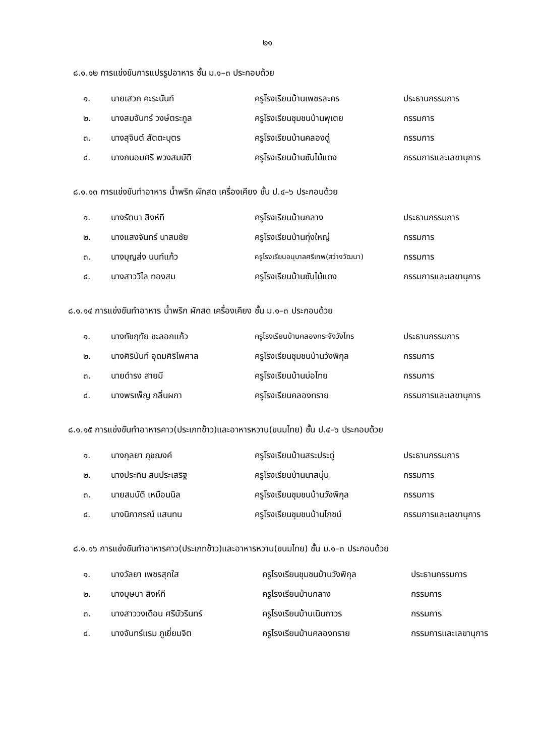๒๑
๘.๑.๑๒ การแข่งขันการแปรรูปอาหาร ชั้น ม.๑–๓ ประกอบด้วย
| ๑. | นายเสวก คะระนันท์ | ครูโรงเรียนบ้านเพชรละคร | ประธานกรรมการ |
| ๒. | นางสมจันทร์ วงษ์ตระกูล | ครูโรงเรียนชุมชนบ้านพุเตย | กรรมการ |
| ๓. | นางสุจินต์ สัตตะบุตร | ครูโรงเรียนบ้านคลองดู่ | กรรมการ |
| ๔. | นางถนอมศรี พวงสมบัติ | ครูโรงเรียนบ้านซับไม้แดง | กรรมการและเลขานุการ |
๘.๑.๑๓ การแข่งขันทำอาหาร น้ำพริก ผักสด เครื่องเคียง ชั้น ป.๔–๖ ประกอบด้วย
| ๑. | นางรัตนา สิงห์ที | ครูโรงเรียนบ้านกลาง | ประธานกรรมการ |
| ๒. | นางแสงจันทร์ นาสมชัย | ครูโรงเรียนบ้านทุ่งใหญ่ | กรรมการ |
| ๓. | นางบุญส่ง นนท์แก้ว | ครูโรงเรียนอนุบาลศรีเทพ(สว่างวัฒนา) | กรรมการ |
| ๔. | นางสาววิไล ทองสม | ครูโรงเรียนบ้านซับไม้แดง | กรรมการและเลขานุการ |
๘.๑.๑๔ การแข่งขันทำอาหาร น้ำพริก ผักสด เครื่องเคียง ชั้น ม.๑–๓ ประกอบด้วย
| ๑. | นางทัชฤทัย ชะลอกแก้ว | ครูโรงเรียนบ้านคลองกระจังวังไทร | ประธานกรรมการ |
| ๒. | นางศิรินันท์ อุดมศิริไพศาล | ครูโรงเรียนชุมชนบ้านวังพิกุล | กรรมการ |
| ๓. | นายดำรง สายมี | ครูโรงเรียนบ้านบ่อไทย | กรรมการ |
| ๔. | นางพรเพ็ญ กลิ่นผกา | ครูโรงเรียนคลองทราย | กรรมการและเลขานุการ |
๘.๑.๑๕ การแข่งขันทำอาหารคาว(ประเภทข้าว)และอาหารหวาน(ขนมไทย) ชั้น ป.๔–๖ ประกอบด้วย
| ๑. | นางกุลยา ภุชฌงค์ | ครูโรงเรียนบ้านสระประดู่ | ประธานกรรมการ |
| ๒. | นางประทิน สนประเสริฐ | ครูโรงเรียนบ้านนาสนุ่น | กรรมการ |
| ๓. | นายสมบัติ เหมือนนิล | ครูโรงเรียนชุมชนบ้านวังพิกุล | กรรมการ |
| ๔. | นางนิภาภรณ์ แสนทน | ครูโรงเรียนชุมชนบ้านโภชน์ | กรรมการและเลขานุการ |
๘.๑.๑๖ การแข่งขันทำอาหารคาว(ประเภทข้าว)และอาหารหวาน(ขนมไทย) ชั้น ม.๑–๓ ประกอบด้วย
| ๑. | นางวัลยา เพชรสุกใส | ครูโรงเรียนชุมชนบ้านวังพิกุล | ประธานกรรมการ |
| ๒. | นางบุษบา สิงห์ที | ครูโรงเรียนบ้านกลาง | กรรมการ |
| ๓. | นางสาววงเดือน ศรีบัวรินทร์ | ครูโรงเรียนบ้านเนินถาวร | กรรมการ |
| ๔. | นางจันทร์แรม ภูเยี่ยมจิต | ครูโรงเรียนบ้านคลองทราย | กรรมการและเลขานุการ |